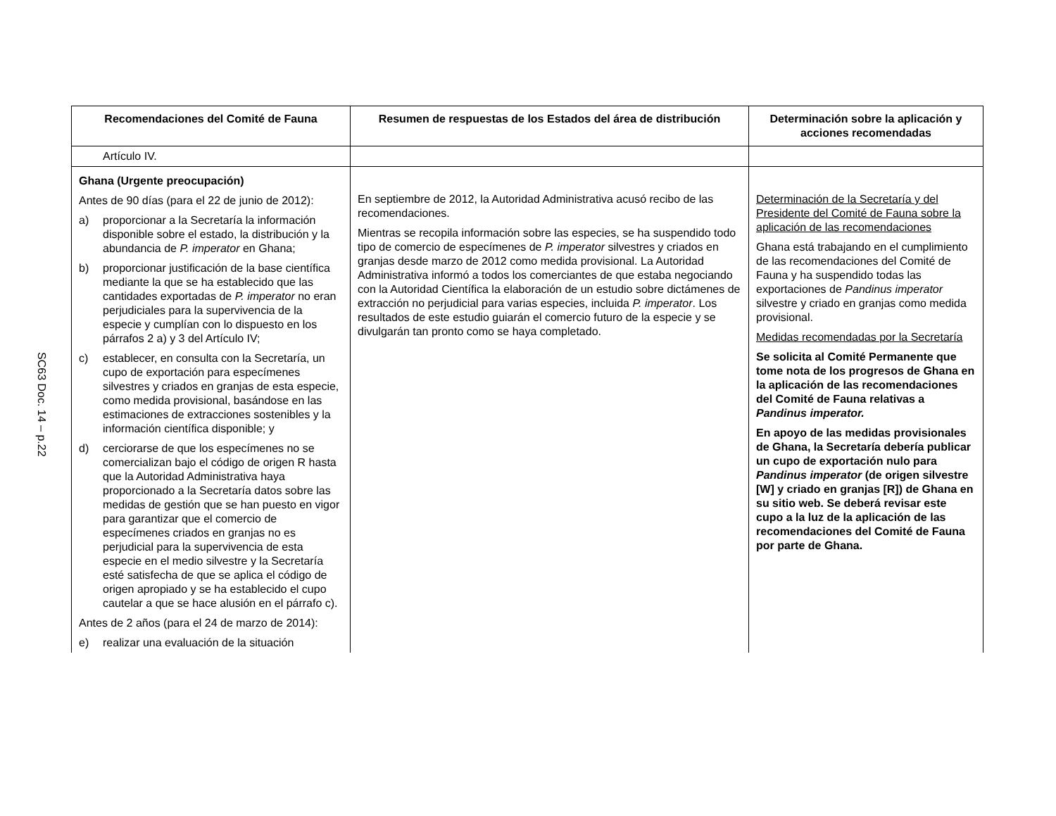SC63 Doc. 14 – p.22
| Recomendaciones del Comité de Fauna | Resumen de respuestas de los Estados del área de distribución | Determinación sobre la aplicación y acciones recomendadas |
| --- | --- | --- |
| Artículo IV. | | |
| Ghana (Urgente preocupación) Antes de 90 días (para el 22 de junio de 2012): a) proporcionar a la Secretaría la información disponible sobre el estado, la distribución y la abundancia de P. imperator en Ghana; b) proporcionar justificación de la base científica mediante la que se ha establecido que las cantidades exportadas de P. imperator no eran perjudiciales para la supervivencia de la especie y cumplían con lo dispuesto en los párrafos 2 a) y 3 del Artículo IV; c) establecer, en consulta con la Secretaría, un cupo de exportación para especímenes silvestres y criados en granjas de esta especie, como medida provisional, basándose en las estimaciones de extracciones sostenibles y la información científica disponible; y d) cerciorarse de que los especímenes no se comercializan bajo el código de origen R hasta que la Autoridad Administrativa haya proporcionado a la Secretaría datos sobre las medidas de gestión que se han puesto en vigor para garantizar que el comercio de especímenes criados en granjas no es perjudicial para la supervivencia de esta especie en el medio silvestre y la Secretaría esté satisfecha de que se aplica el código de origen apropiado y se ha establecido el cupo cautelar a que se hace alusión en el párrafo c). Antes de 2 años (para el 24 de marzo de 2014): e) realizar una evaluación de la situación | En septiembre de 2012, la Autoridad Administrativa acusó recibo de las recomendaciones. Mientras se recopila información sobre las especies, se ha suspendido todo tipo de comercio de especímenes de P. imperator silvestres y criados en granjas desde marzo de 2012 como medida provisional. La Autoridad Administrativa informó a todos los comerciantes de que estaba negociando con la Autoridad Científica la elaboración de un estudio sobre dictámenes de extracción no perjudicial para varias especies, incluida P. imperator . Los resultados de este estudio guiarán el comercio futuro de la especie y se divulgarán tan pronto como se haya completado. | Determinación de la Secretaría y del Presidente del Comité de Fauna sobre la aplicación de las recomendaciones Ghana está trabajando en el cumplimiento de las recomendaciones del Comité de Fauna y ha suspendido todas las exportaciones de Pandinus imperator silvestre y criado en granjas como medida provisional. Medidas recomendadas por la Secretaría Se solicita al Comité Permanente que tome nota de los progresos de Ghana en la aplicación de las recomendaciones del Comité de Fauna relativas a Pandinus imperator. En apoyo de las medidas provisionales de Ghana, la Secretaría debería publicar un cupo de exportación nulo para Pandinus imperator (de origen silvestre [W] y criado en granjas [R]) de Ghana en su sitio web. Se deberá revisar este cupo a la luz de la aplicación de las recomendaciones del Comité de Fauna por parte de Ghana. |